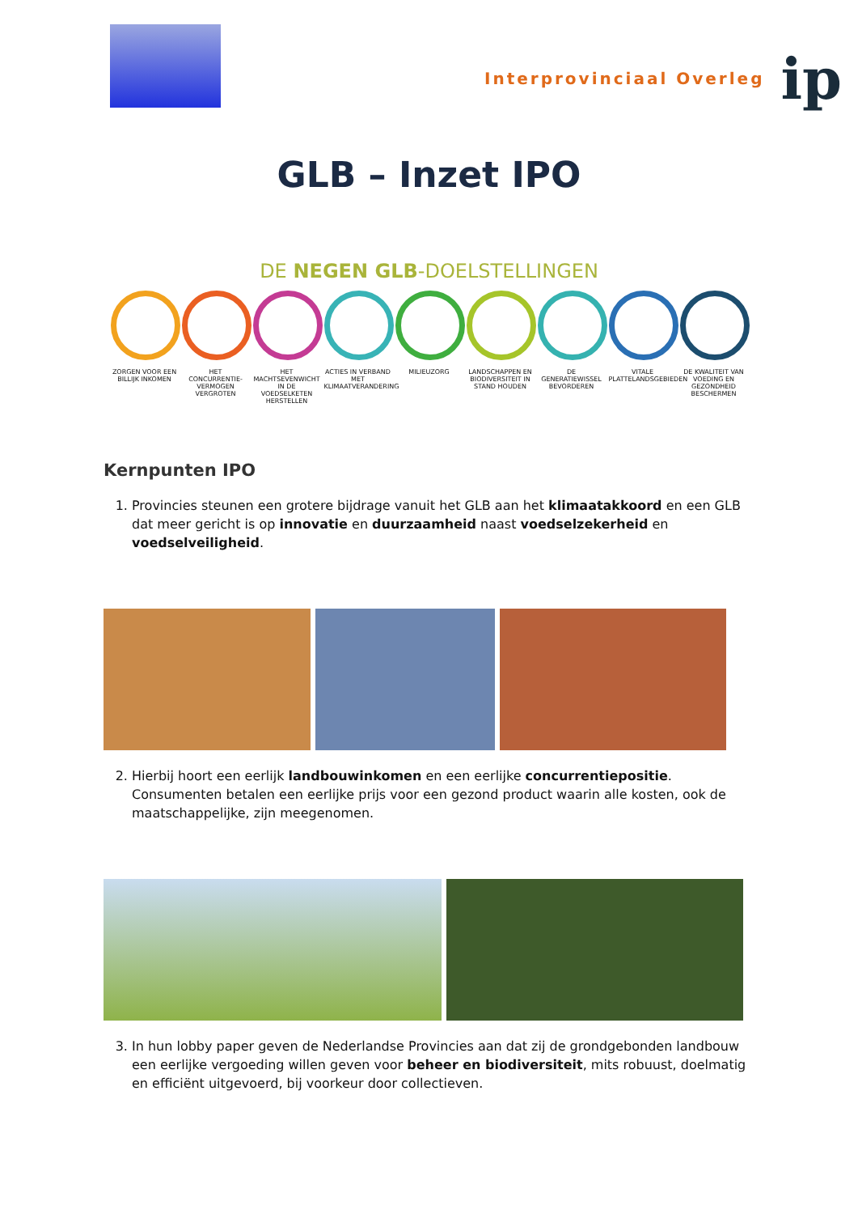Interprovinciaal Overleg ip
GLB – Inzet IPO
DE NEGEN GLB-DOELSTELLINGEN
ZORGEN VOOR EEN BILLIJK INKOMEN
HET CONCURRENTIE-VERMOGEN VERGROTEN
HET MACHTSEVENWICHT IN DE VOEDSELKETEN HERSTELLEN
ACTIES IN VERBAND MET KLIMAATVERANDERING
MILIEUZORG LANDSCHAPPEN EN BIODIVERSITEIT IN STAND HOUDEN
DE GENERATIEWISSEL BEVORDEREN
VITALE PLATTELANDSGEBIEDEN
DE KWALITEIT VAN VOEDING EN GEZONDHEID BESCHERMEN
Kernpunten IPO
1. Provincies steunen een grotere bijdrage vanuit het GLB aan het klimaatakkoord en een GLB dat meer gericht is op innovatie en duurzaamheid naast voedselzekerheid en voedselveiligheid.
2. Hierbij hoort een eerlijk landbouwinkomen en een eerlijke concurrentiepositie. Consumenten betalen een eerlijke prijs voor een gezond product waarin alle kosten, ook de maatschappelijke, zijn meegenomen.
3. In hun lobby paper geven de Nederlandse Provincies aan dat zij de grondgebonden landbouw een eerlijke vergoeding willen geven voor beheer en biodiversiteit, mits robuust, doelmatig en efficiënt uitgevoerd, bij voorkeur door collectieven.